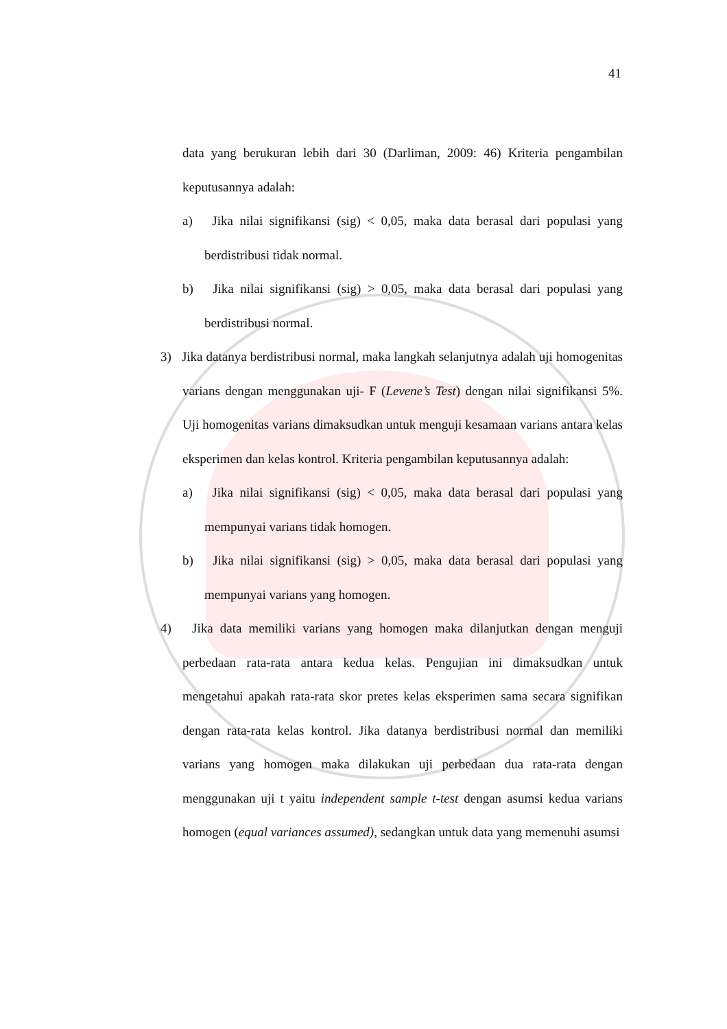41
data yang berukuran lebih dari 30 (Darliman, 2009: 46) Kriteria pengambilan keputusannya adalah:
a) Jika nilai signifikansi (sig) < 0,05, maka data berasal dari populasi yang berdistribusi tidak normal.
b) Jika nilai signifikansi (sig) > 0,05, maka data berasal dari populasi yang berdistribusi normal.
3) Jika datanya berdistribusi normal, maka langkah selanjutnya adalah uji homogenitas varians dengan menggunakan uji- F (Levene’s Test) dengan nilai signifikansi 5%. Uji homogenitas varians dimaksudkan untuk menguji kesamaan varians antara kelas eksperimen dan kelas kontrol. Kriteria pengambilan keputusannya adalah:
a) Jika nilai signifikansi (sig) < 0,05, maka data berasal dari populasi yang mempunyai varians tidak homogen.
b) Jika nilai signifikansi (sig) > 0,05, maka data berasal dari populasi yang mempunyai varians yang homogen.
4) Jika data memiliki varians yang homogen maka dilanjutkan dengan menguji perbedaan rata-rata antara kedua kelas. Pengujian ini dimaksudkan untuk mengetahui apakah rata-rata skor pretes kelas eksperimen sama secara signifikan dengan rata-rata kelas kontrol. Jika datanya berdistribusi normal dan memiliki varians yang homogen maka dilakukan uji perbedaan dua rata-rata dengan menggunakan uji t yaitu independent sample t-test dengan asumsi kedua varians homogen (equal variances assumed), sedangkan untuk data yang memenuhi asumsi